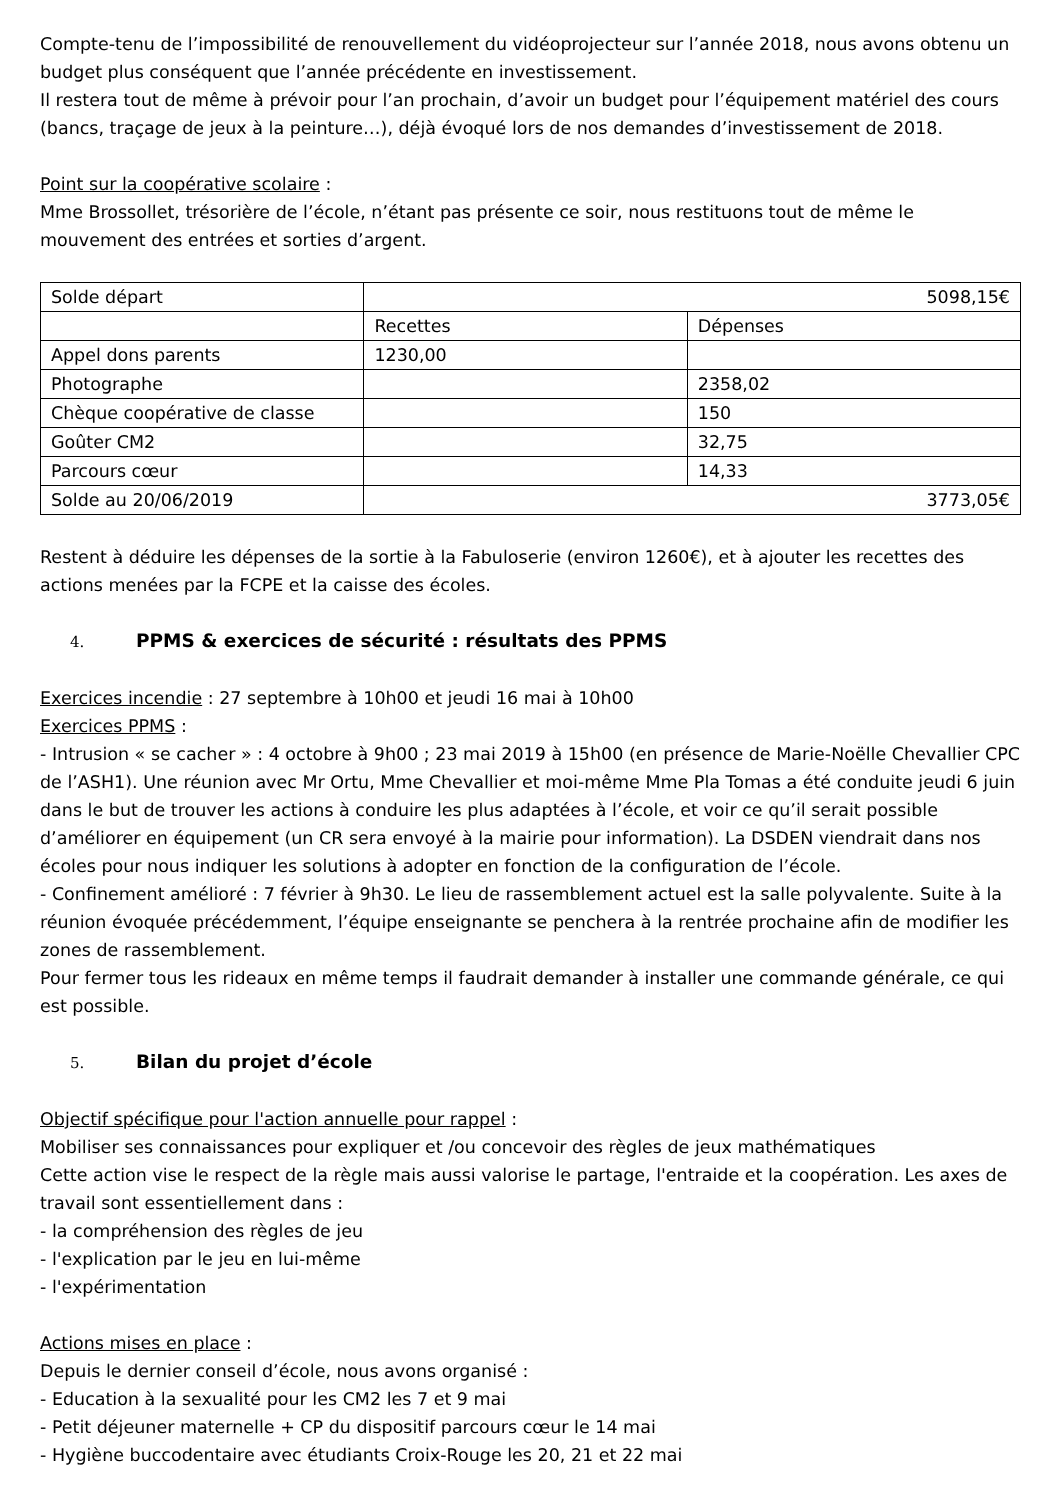Compte-tenu de l’impossibilité de renouvellement du vidéoprojecteur sur l’année 2018, nous avons obtenu un budget plus conséquent que l’année précédente en investissement.
Il restera tout de même à prévoir pour l’an prochain, d’avoir un budget pour l’équipement matériel des cours (bancs, traçage de jeux à la peinture…), déjà évoqué lors de nos demandes d’investissement de 2018.
Point sur la coopérative scolaire :
Mme Brossollet, trésorière de l’école, n’étant pas présente ce soir, nous restituons tout de même le mouvement des entrées et sorties d’argent.
| Solde départ | 5098,15€ | |
| | Recettes | Dépenses |
| Appel dons parents | 1230,00 | |
| Photographe | | 2358,02 |
| Chèque coopérative de classe | | 150 |
| Goûter CM2 | | 32,75 |
| Parcours cœur | | 14,33 |
| Solde au 20/06/2019 | 3773,05€ | |
Restent à déduire les dépenses de la sortie à la Fabuloserie (environ 1260€), et à ajouter les recettes des actions menées par la FCPE et la caisse des écoles.
4. PPMS & exercices de sécurité : résultats des PPMS
Exercices incendie : 27 septembre à 10h00 et jeudi 16 mai à 10h00
Exercices PPMS :
- Intrusion « se cacher » : 4 octobre à 9h00 ; 23 mai 2019 à 15h00 (en présence de Marie-Noëlle Chevallier CPC de l’ASH1). Une réunion avec Mr Ortu, Mme Chevallier et moi-même Mme Pla Tomas a été conduite jeudi 6 juin dans le but de trouver les actions à conduire les plus adaptées à l’école, et voir ce qu’il serait possible d’améliorer en équipement (un CR sera envoyé à la mairie pour information). La DSDEN viendrait dans nos écoles pour nous indiquer les solutions à adopter en fonction de la configuration de l’école.
- Confinement amélioré : 7 février à 9h30. Le lieu de rassemblement actuel est la salle polyvalente. Suite à la réunion évoquée précédemment, l’équipe enseignante se penchera à la rentrée prochaine afin de modifier les zones de rassemblement.
Pour fermer tous les rideaux en même temps il faudrait demander à installer une commande générale, ce qui est possible.
5. Bilan du projet d’école
Objectif spécifique pour l'action annuelle pour rappel :
Mobiliser ses connaissances pour expliquer et /ou concevoir des règles de jeux mathématiques
Cette action vise le respect de la règle mais aussi valorise le partage, l'entraide et la coopération. Les axes de travail sont essentiellement dans :
- la compréhension des règles de jeu
- l'explication par le jeu en lui-même
- l'expérimentation
Actions mises en place :
Depuis le dernier conseil d’école, nous avons organisé :
- Education à la sexualité pour les CM2 les 7 et 9 mai
- Petit déjeuner maternelle + CP du dispositif parcours cœur le 14 mai
- Hygiène buccodentaire avec étudiants Croix-Rouge les 20, 21 et 22 mai